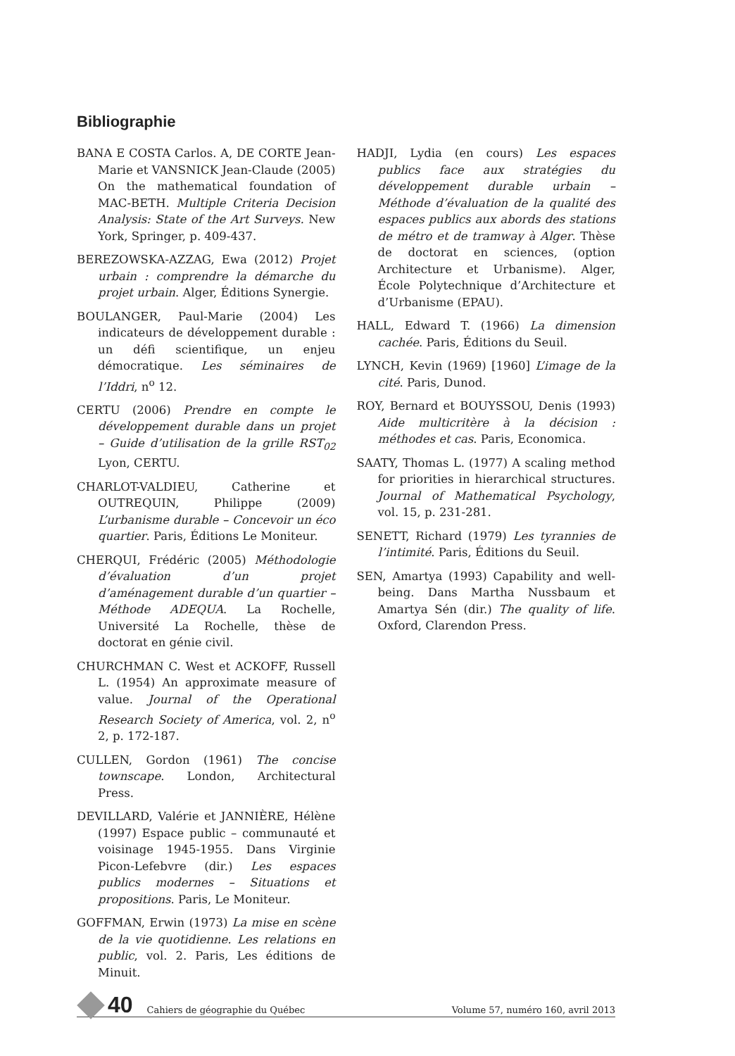Bibliographie
BANA E COSTA Carlos. A, DE CORTE Jean-Marie et VANSNICK Jean-Claude (2005) On the mathematical foundation of MAC-BETH. Multiple Criteria Decision Analysis: State of the Art Surveys. New York, Springer, p. 409-437.
BEREZOWSKA-AZZAG, Ewa (2012) Projet urbain : comprendre la démarche du projet urbain. Alger, Éditions Synergie.
BOULANGER, Paul-Marie (2004) Les indicateurs de développement durable : un défi scientifique, un enjeu démocratique. Les séminaires de l’Iddri, n<sup>o</sup> 12.
CERTU (2006) Prendre en compte le développement durable dans un projet – Guide d’utilisation de la grille RST<sub>02</sub> Lyon, CERTU.
CHARLOT-VALDIEU, Catherine et OUTREQUIN, Philippe (2009) L’urbanisme durable – Concevoir un éco quartier. Paris, Éditions Le Moniteur.
CHERQUI, Frédéric (2005) Méthodologie d’évaluation d’un projet d’aménagement durable d’un quartier – Méthode ADEQUA. La Rochelle, Université La Rochelle, thèse de doctorat en génie civil.
CHURCHMAN C. West et ACKOFF, Russell L. (1954) An approximate measure of value. Journal of the Operational Research Society of America, vol. 2, n<sup>o</sup> 2, p. 172-187.
CULLEN, Gordon (1961) The concise townscape. London, Architectural Press.
DEVILLARD, Valérie et JANNIÈRE, Hélène (1997) Espace public – communauté et voisinage 1945-1955. Dans Virginie Picon-Lefebvre (dir.) Les espaces publics modernes – Situations et propositions. Paris, Le Moniteur.
GOFFMAN, Erwin (1973) La mise en scène de la vie quotidienne. Les relations en public, vol. 2. Paris, Les éditions de Minuit.
HADJI, Lydia (en cours) Les espaces publics face aux stratégies du développement durable urbain – Méthode d’évaluation de la qualité des espaces publics aux abords des stations de métro et de tramway à Alger. Thèse de doctorat en sciences, (option Architecture et Urbanisme). Alger, École Polytechnique d’Architecture et d’Urbanisme (EPAU).
HALL, Edward T. (1966) La dimension cachée. Paris, Éditions du Seuil.
LYNCH, Kevin (1969) [1960] L’image de la cité. Paris, Dunod.
ROY, Bernard et BOUYSSOU, Denis (1993) Aide multicritère à la décision : méthodes et cas. Paris, Economica.
SAATY, Thomas L. (1977) A scaling method for priorities in hierarchical structures. Journal of Mathematical Psychology, vol. 15, p. 231-281.
SENETT, Richard (1979) Les tyrannies de l’intimité. Paris, Éditions du Seuil.
SEN, Amartya (1993) Capability and well-being. Dans Martha Nussbaum et Amartya Sén (dir.) The quality of life. Oxford, Clarendon Press.
40 Cahiers de géographie du Québec Volume 57, numéro 160, avril 2013